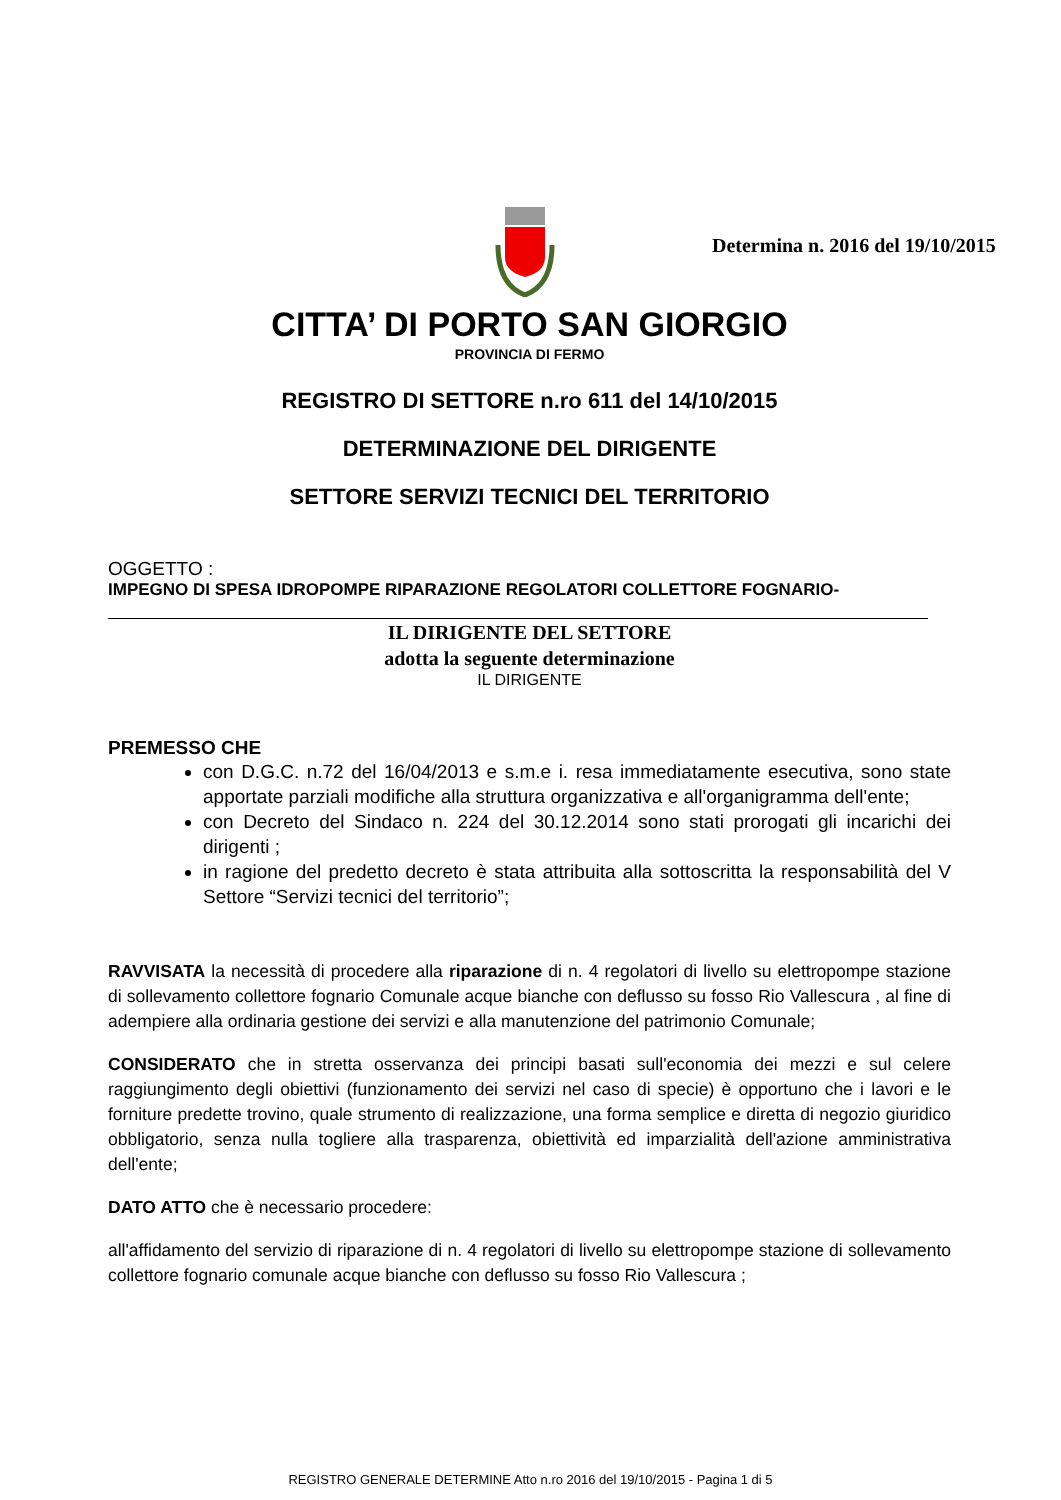Determina n. 2016 del 19/10/2015
CITTA’ DI PORTO SAN GIORGIO
PROVINCIA DI FERMO
REGISTRO DI SETTORE n.ro 611 del 14/10/2015
DETERMINAZIONE DEL DIRIGENTE
SETTORE SERVIZI TECNICI DEL TERRITORIO
OGGETTO :
IMPEGNO DI SPESA IDROPOMPE RIPARAZIONE REGOLATORI COLLETTORE FOGNARIO-
IL DIRIGENTE DEL SETTORE
adotta la seguente determinazione
IL DIRIGENTE
PREMESSO CHE
con D.G.C. n.72 del 16/04/2013 e s.m.e i. resa immediatamente esecutiva, sono state apportate parziali modifiche alla struttura organizzativa e all'organigramma dell'ente;
con Decreto del Sindaco n. 224 del 30.12.2014 sono stati prorogati gli incarichi dei dirigenti ;
in ragione del predetto decreto è stata attribuita alla sottoscritta la responsabilità del V Settore “Servizi tecnici del territorio”;
RAVVISATA la necessità di procedere alla riparazione di n. 4 regolatori di livello su elettropompe stazione di sollevamento collettore fognario Comunale acque bianche con deflusso su fosso Rio Vallescura , al fine di adempiere alla ordinaria gestione dei servizi e alla manutenzione del patrimonio Comunale;
CONSIDERATO che in stretta osservanza dei principi basati sull'economia dei mezzi e sul celere raggiungimento degli obiettivi (funzionamento dei servizi nel caso di specie) è opportuno che i lavori e le forniture predette trovino, quale strumento di realizzazione, una forma semplice e diretta di negozio giuridico obbligatorio, senza nulla togliere alla trasparenza, obiettività ed imparzialità dell'azione amministrativa dell'ente;
DATO ATTO che è necessario procedere:
all'affidamento del servizio di riparazione di n. 4 regolatori di livello su elettropompe stazione di sollevamento collettore fognario comunale acque bianche con deflusso su fosso Rio Vallescura ;
REGISTRO GENERALE DETERMINE Atto n.ro 2016 del 19/10/2015 - Pagina 1 di 5